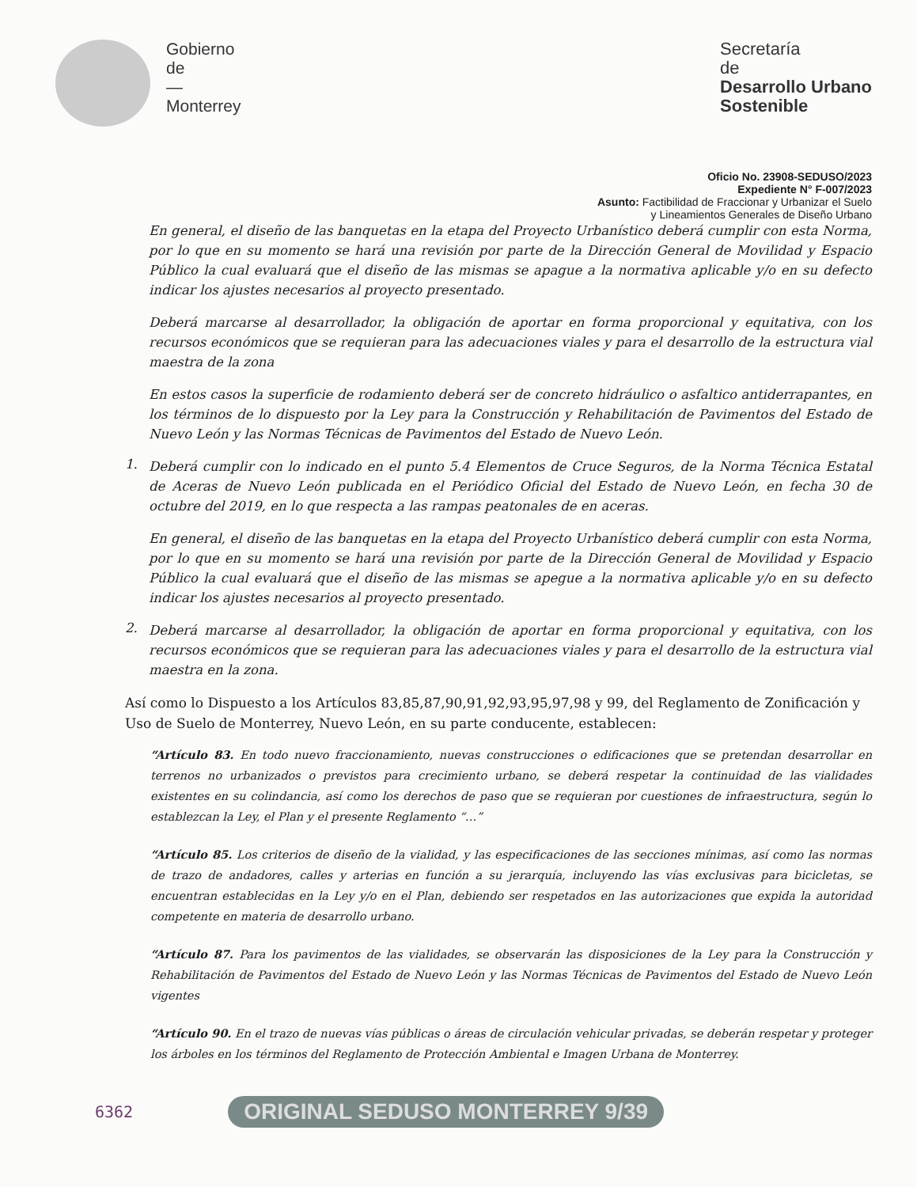Gobierno
de
—
Monterrey
Secretaría
de
Desarrollo Urbano
Sostenible
Oficio No. 23908-SEDUSO/2023
Expediente N° F-007/2023
Asunto: Factibilidad de Fraccionar y Urbanizar el Suelo
y Lineamientos Generales de Diseño Urbano
En general, el diseño de las banquetas en la etapa del Proyecto Urbanístico deberá cumplir con esta Norma, por lo que en su momento se hará una revisión por parte de la Dirección General de Movilidad y Espacio Público la cual evaluará que el diseño de las mismas se apague a la normativa aplicable y/o en su defecto indicar los ajustes necesarios al proyecto presentado.
Deberá marcarse al desarrollador, la obligación de aportar en forma proporcional y equitativa, con los recursos económicos que se requieran para las adecuaciones viales y para el desarrollo de la estructura vial maestra de la zona
En estos casos la superficie de rodamiento deberá ser de concreto hidráulico o asfaltico antiderrapantes, en los términos de lo dispuesto por la Ley para la Construcción y Rehabilitación de Pavimentos del Estado de Nuevo León y las Normas Técnicas de Pavimentos del Estado de Nuevo León.
1.
Deberá cumplir con lo indicado en el punto 5.4 Elementos de Cruce Seguros, de la Norma Técnica Estatal de Aceras de Nuevo León publicada en el Periódico Oficial del Estado de Nuevo León, en fecha 30 de octubre del 2019, en lo que respecta a las rampas peatonales de en aceras.
En general, el diseño de las banquetas en la etapa del Proyecto Urbanístico deberá cumplir con esta Norma, por lo que en su momento se hará una revisión por parte de la Dirección General de Movilidad y Espacio Público la cual evaluará que el diseño de las mismas se apegue a la normativa aplicable y/o en su defecto indicar los ajustes necesarios al proyecto presentado.
2.
Deberá marcarse al desarrollador, la obligación de aportar en forma proporcional y equitativa, con los recursos económicos que se requieran para las adecuaciones viales y para el desarrollo de la estructura vial maestra en la zona.
Así como lo Dispuesto a los Artículos 83,85,87,90,91,92,93,95,97,98 y 99, del Reglamento de Zonificación y Uso de Suelo de Monterrey, Nuevo León, en su parte conducente, establecen:
“Artículo 83. En todo nuevo fraccionamiento, nuevas construcciones o edificaciones que se pretendan desarrollar en terrenos no urbanizados o previstos para crecimiento urbano, se deberá respetar la continuidad de las vialidades existentes en su colindancia, así como los derechos de paso que se requieran por cuestiones de infraestructura, según lo establezcan la Ley, el Plan y el presente Reglamento “…”
“Artículo 85. Los criterios de diseño de la vialidad, y las especificaciones de las secciones mínimas, así como las normas de trazo de andadores, calles y arterias en función a su jerarquía, incluyendo las vías exclusivas para bicicletas, se encuentran establecidas en la Ley y/o en el Plan, debiendo ser respetados en las autorizaciones que expida la autoridad competente en materia de desarrollo urbano.
“Artículo 87. Para los pavimentos de las vialidades, se observarán las disposiciones de la Ley para la Construcción y Rehabilitación de Pavimentos del Estado de Nuevo León y las Normas Técnicas de Pavimentos del Estado de Nuevo León vigentes
“Artículo 90. En el trazo de nuevas vías públicas o áreas de circulación vehicular privadas, se deberán respetar y proteger los árboles en los términos del Reglamento de Protección Ambiental e Imagen Urbana de Monterrey.
6362 ORIGINAL SEDUSO MONTERREY 9/39